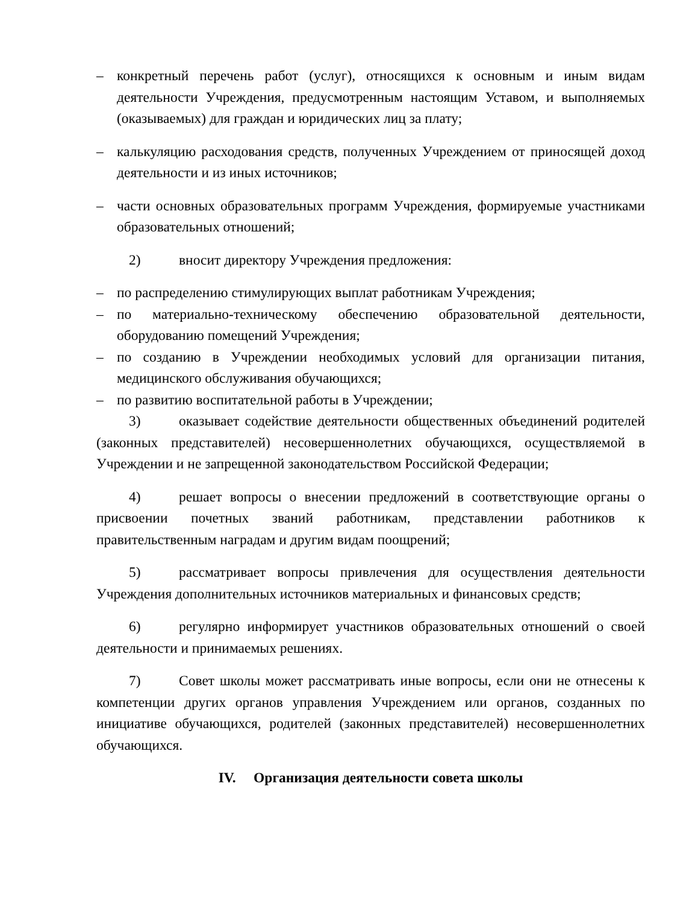– конкретный перечень работ (услуг), относящихся к основным и иным видам деятельности Учреждения, предусмотренным настоящим Уставом, и выполняемых (оказываемых) для граждан и юридических лиц за плату;
– калькуляцию расходования средств, полученных Учреждением от приносящей доход деятельности и из иных источников;
– части основных образовательных программ Учреждения, формируемые участниками образовательных отношений;
2) вносит директору Учреждения предложения:
– по распределению стимулирующих выплат работникам Учреждения;
– по материально-техническому обеспечению образовательной деятельности, оборудованию помещений Учреждения;
– по созданию в Учреждении необходимых условий для организации питания, медицинского обслуживания обучающихся;
– по развитию воспитательной работы в Учреждении;
3) оказывает содействие деятельности общественных объединений родителей (законных представителей) несовершеннолетних обучающихся, осуществляемой в Учреждении и не запрещенной законодательством Российской Федерации;
4) решает вопросы о внесении предложений в соответствующие органы о присвоении почетных званий работникам, представлении работников к правительственным наградам и другим видам поощрений;
5) рассматривает вопросы привлечения для осуществления деятельности Учреждения дополнительных источников материальных и финансовых средств;
6) регулярно информирует участников образовательных отношений о своей деятельности и принимаемых решениях.
7) Совет школы может рассматривать иные вопросы, если они не отнесены к компетенции других органов управления Учреждением или органов, созданных по инициативе обучающихся, родителей (законных представителей) несовершеннолетних обучающихся.
IV. Организация деятельности совета школы